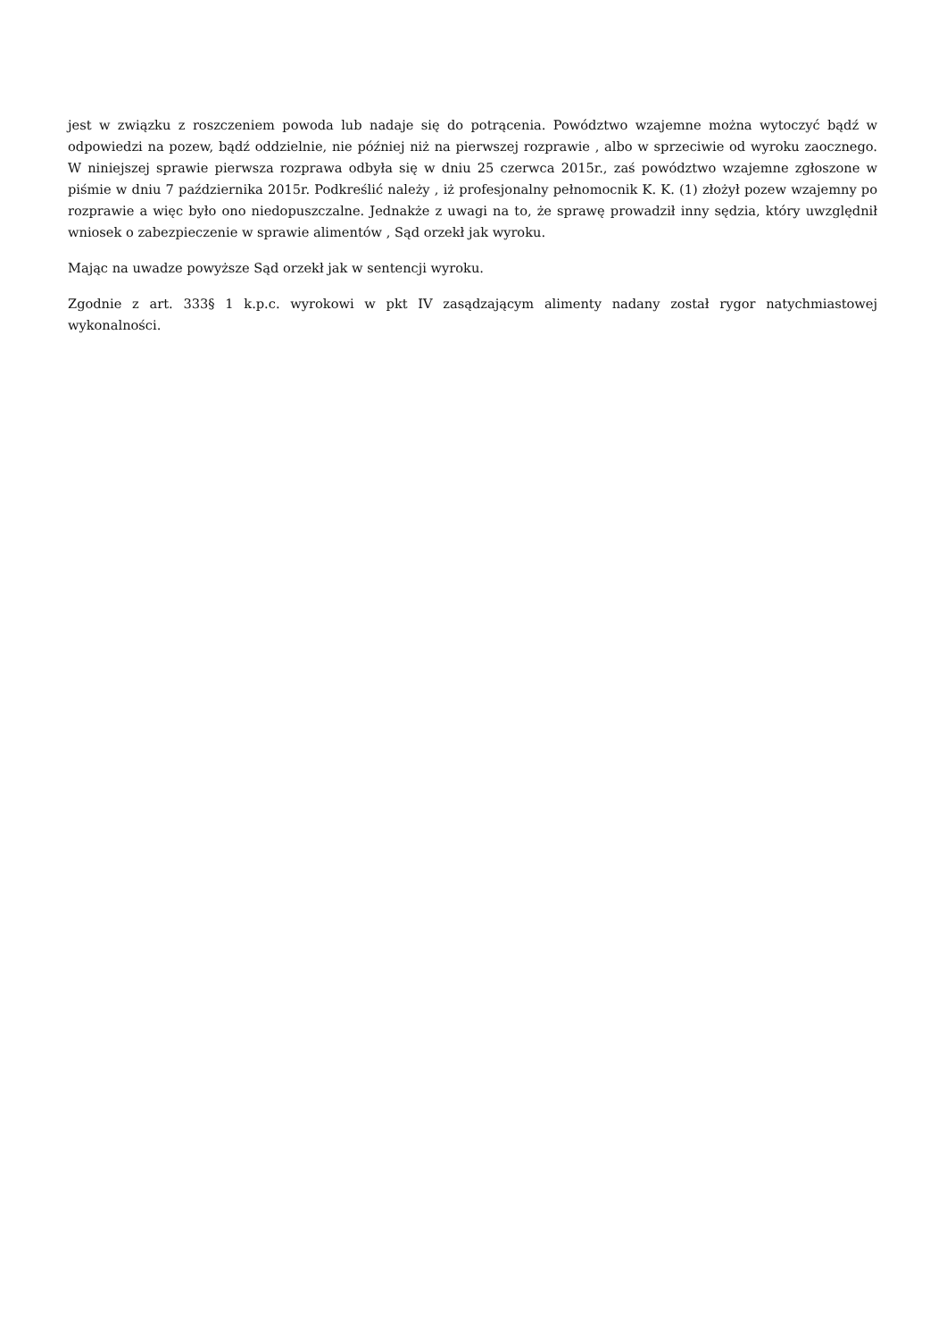jest w związku z roszczeniem powoda lub nadaje się do potrącenia. Powództwo wzajemne można wytoczyć bądź w odpowiedzi na pozew, bądź oddzielnie, nie później niż na pierwszej rozprawie , albo w sprzeciwie od wyroku zaocznego. W niniejszej sprawie pierwsza rozprawa odbyła się w dniu 25 czerwca 2015r., zaś powództwo wzajemne zgłoszone w piśmie w dniu 7 października 2015r. Podkreślić należy , iż profesjonalny pełnomocnik K. K. (1) złożył pozew wzajemny po rozprawie a więc było ono niedopuszczalne. Jednakże z uwagi na to, że sprawę prowadził inny sędzia, który uwzględnił wniosek o zabezpieczenie w sprawie alimentów , Sąd orzekł jak wyroku.
Mając na uwadze powyższe Sąd orzekł jak w sentencji wyroku.
Zgodnie z art. 333§ 1 k.p.c. wyrokowi w pkt IV zasądzającym alimenty nadany został rygor natychmiastowej wykonalności.